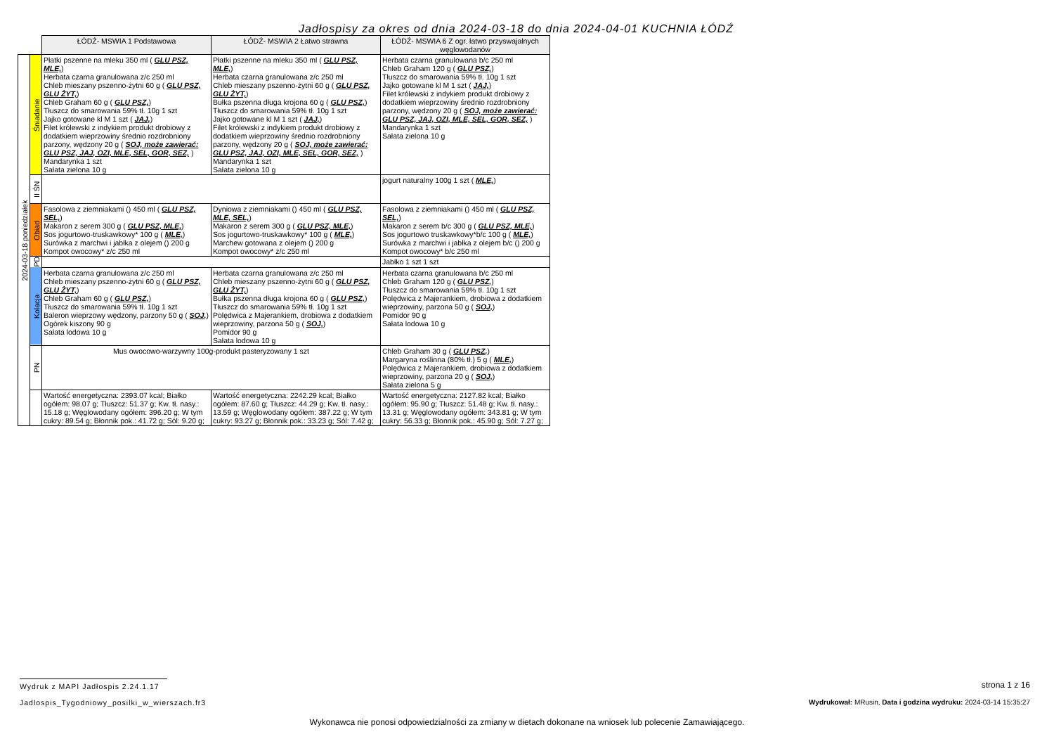Jadłospisy za okres od dnia 2024-03-18 do dnia 2024-04-01 KUCHNIA ŁÓDŹ
| | | ŁÓDŹ- MSWIA 1 Podstawowa | ŁÓDŹ- MSWIA 2 Łatwo strawna | ŁÓDŹ- MSWIA 6 Z ogr. łatwo przyswajalnych węglowodanów |
| 2024-03-18 poniedziałek | Śniadanie | Płatki pszenne na mleku 350 ml ( GLU PSZ, MLE, ) Herbata czarna granulowana z/c 250 ml Chleb mieszany pszenno-żytni 60 g ( GLU PSZ, GLU ŻYT, ) Chleb Graham 60 g ( GLU PSZ, ) Tłuszcz do smarowania 59% tł. 10g 1 szt Jajko gotowane kl M 1 szt ( JAJ, ) Filet królewski z indykiem produkt drobiowy z dodatkiem wieprzowiny średnio rozdrobniony parzony, wędzony 20 g ( SOJ, może zawierać: GLU PSZ, JAJ, OZI, MLE, SEL, GOR, SEZ, ) Mandarynka 1 szt Sałata zielona 10 g | Płatki pszenne na mleku 350 ml ( GLU PSZ, MLE, ) Herbata czarna granulowana z/c 250 ml Chleb mieszany pszenno-żytni 60 g ( GLU PSZ, GLU ŻYT, ) Bułka pszenna długa krojona 60 g ( GLU PSZ, ) Tłuszcz do smarowania 59% tł. 10g 1 szt Jajko gotowane kl M 1 szt ( JAJ, ) Filet królewski z indykiem produkt drobiowy z dodatkiem wieprzowiny średnio rozdrobniony parzony, wędzony 20 g ( SOJ, może zawierać: GLU PSZ, JAJ, OZI, MLE, SEL, GOR, SEZ, ) Mandarynka 1 szt Sałata zielona 10 g | Herbata czarna granulowana b/c 250 ml Chleb Graham 120 g ( GLU PSZ, ) Tłuszcz do smarowania 59% tł. 10g 1 szt Jajko gotowane kl M 1 szt ( JAJ, ) Filet królewski z indykiem produkt drobiowy z dodatkiem wieprzowiny średnio rozdrobniony parzony, wędzony 20 g ( SOJ, może zawierać: GLU PSZ, JAJ, OZI, MLE, SEL, GOR, SEZ, ) Mandarynka 1 szt Sałata zielona 10 g |
| | II ŚN | | | jogurt naturalny 100g 1 szt ( MLE, ) |
| | Obiad | Fasolowa z ziemniakami () 450 ml ( GLU PSZ, SEL, ) Makaron z serem 300 g ( GLU PSZ, MLE, ) Sos jogurtowo-truskawkowy* 100 g ( MLE, ) Surówka z marchwi i jabłka z olejem () 200 g Kompot owocowy* z/c 250 ml | Dyniowa z ziemniakami () 450 ml ( GLU PSZ, MLE, SEL, ) Makaron z serem 300 g ( GLU PSZ, MLE, ) Sos jogurtowo-truskawkowy* 100 g ( MLE, ) Marchew gotowana z olejem () 200 g Kompot owocowy* z/c 250 ml | Fasolowa z ziemniakami () 450 ml ( GLU PSZ, SEL, ) Makaron z serem b/c 300 g ( GLU PSZ, MLE, ) Sos jogurtowo truskawkowy*b/c 100 g ( MLE, ) Surówka z marchwi i jabłka z olejem b/c () 200 g Kompot owocowy* b/c 250 ml |
| | PD | | | Jabłko 1 szt 1 szt |
| | Kolacja | Herbata czarna granulowana z/c 250 ml Chleb mieszany pszenno-żytni 60 g ( GLU PSZ, GLU ŻYT, ) Chleb Graham 60 g ( GLU PSZ, ) Tłuszcz do smarowania 59% tł. 10g 1 szt Baleron wieprzowy wędzony, parzony 50 g ( SOJ, ) Ogórek kiszony 90 g Sałata lodowa 10 g | Herbata czarna granulowana z/c 250 ml Chleb mieszany pszenno-żytni 60 g ( GLU PSZ, GLU ŻYT, ) Bułka pszenna długa krojona 60 g ( GLU PSZ, ) Tłuszcz do smarowania 59% tł. 10g 1 szt Polędwica z Majerankiem, drobiowa z dodatkiem wieprzowiny, parzona 50 g ( SOJ, ) Pomidor 90 g Sałata lodowa 10 g | Herbata czarna granulowana b/c 250 ml Chleb Graham 120 g ( GLU PSZ, ) Tłuszcz do smarowania 59% tł. 10g 1 szt Polędwica z Majerankiem, drobiowa z dodatkiem wieprzowiny, parzona 50 g ( SOJ, ) Pomidor 90 g Sałata lodowa 10 g |
| | PN | Mus owocowo-warzywny 100g-produkt pasteryzowany 1 szt | | Chleb Graham 30 g ( GLU PSZ, ) Margaryna roślinna (80% tł.) 5 g ( MLE, ) Polędwica z Majerankiem, drobiowa z dodatkiem wieprzowiny, parzona 20 g ( SOJ, ) Sałata zielona 5 g |
| | | Wartość energetyczna: 2393.07 kcal; Białko ogółem: 98.07 g; Tłuszcz: 51.37 g; Kw. tł. nasy.: 15.18 g; Węglowodany ogółem: 396.20 g; W tym cukry: 89.54 g; Błonnik pok.: 41.72 g; Sól: 9.20 g; | Wartość energetyczna: 2242.29 kcal; Białko ogółem: 87.60 g; Tłuszcz: 44.29 g; Kw. tł. nasy.: 13.59 g; Węglowodany ogółem: 387.22 g; W tym cukry: 93.27 g; Błonnik pok.: 33.23 g; Sól: 7.42 g; | Wartość energetyczna: 2127.82 kcal; Białko ogółem: 95.90 g; Tłuszcz: 51.48 g; Kw. tł. nasy.: 13.31 g; Węglowodany ogółem: 343.81 g; W tym cukry: 56.33 g; Błonnik pok.: 45.90 g; Sól: 7.27 g; |
Wydruk z MAPI Jadłospis 2.24.1.17
strona 1 z 16
Jadlospis_Tygodniowy_posilki_w_wierszach.fr3
Wydrukował: MRusin, Data i godzina wydruku: 2024-03-14 15:35:27
Wykonawca nie ponosi odpowiedzialności za zmiany w dietach dokonane na wniosek lub polecenie Zamawiającego.